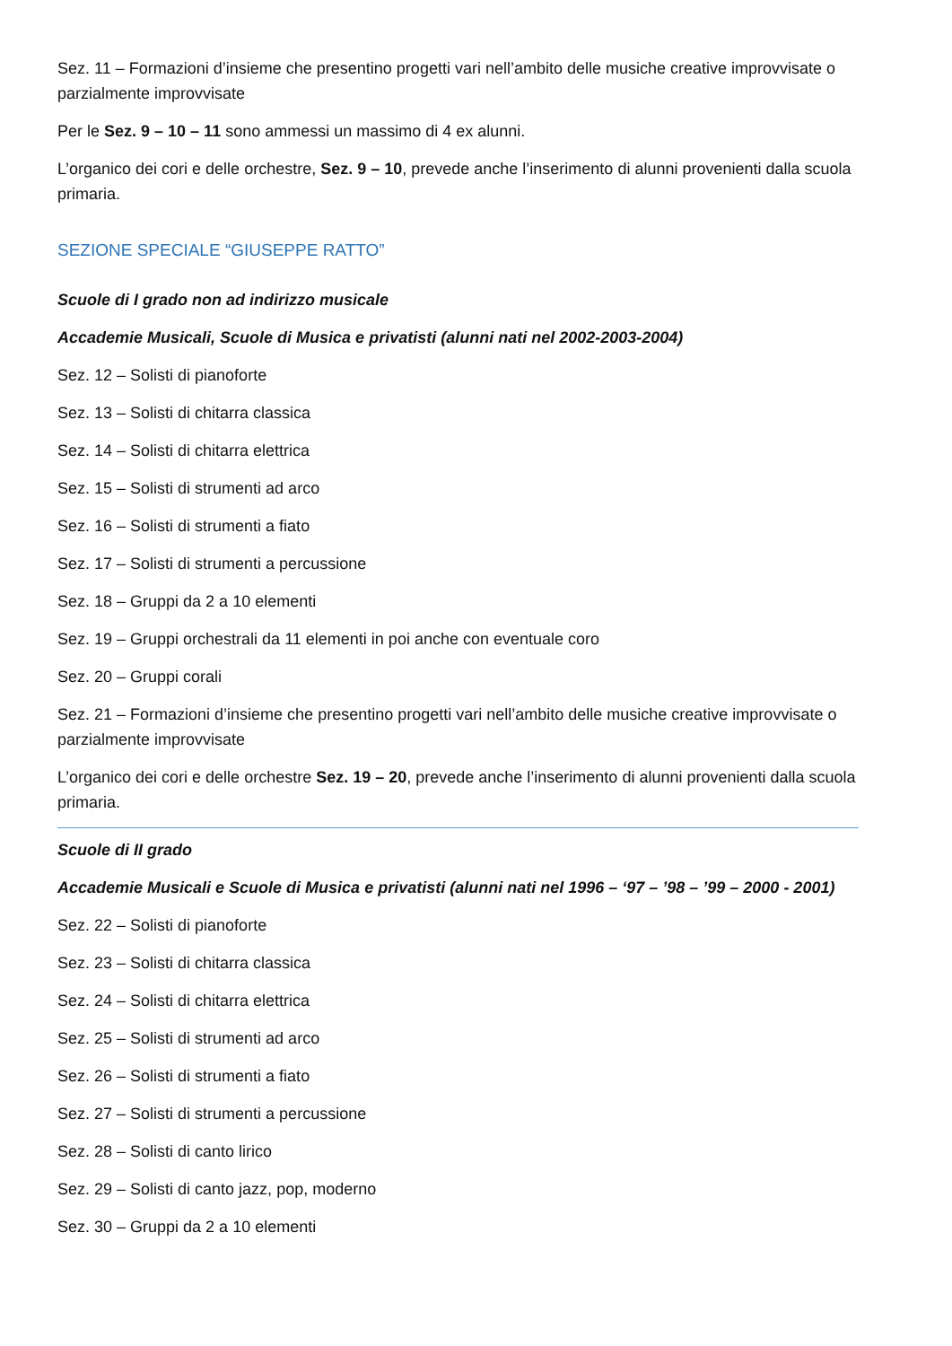Sez. 11 – Formazioni d’insieme che presentino progetti vari nell’ambito delle musiche creative improvvisate o parzialmente improvvisate
Per le Sez. 9 – 10 – 11 sono ammessi un massimo di 4 ex alunni.
L’organico dei cori e delle orchestre, Sez. 9 – 10, prevede anche l’inserimento di alunni provenienti dalla scuola primaria.
SEZIONE SPECIALE “GIUSEPPE RATTO”
Scuole di I grado non ad indirizzo musicale
Accademie Musicali, Scuole di Musica e privatisti (alunni nati nel 2002-2003-2004)
Sez. 12 – Solisti di pianoforte
Sez. 13 – Solisti di chitarra classica
Sez. 14 – Solisti di chitarra elettrica
Sez. 15 – Solisti di strumenti ad arco
Sez. 16 – Solisti di strumenti a fiato
Sez. 17 – Solisti di strumenti a percussione
Sez. 18 – Gruppi da 2 a 10 elementi
Sez. 19 – Gruppi orchestrali da 11 elementi in poi anche con eventuale coro
Sez. 20 – Gruppi corali
Sez. 21 – Formazioni d’insieme che presentino progetti vari nell’ambito delle musiche creative improvvisate o parzialmente improvvisate
L’organico dei cori e delle orchestre Sez. 19 – 20, prevede anche l’inserimento di alunni provenienti dalla scuola primaria.
Scuole di II grado
Accademie Musicali e Scuole di Musica e privatisti (alunni nati nel 1996 – ‘97 – ’98 – ’99 – 2000 - 2001)
Sez. 22 – Solisti di pianoforte
Sez. 23 – Solisti di chitarra classica
Sez. 24 – Solisti di chitarra elettrica
Sez. 25 – Solisti di strumenti ad arco
Sez. 26 – Solisti di strumenti a fiato
Sez. 27 – Solisti di strumenti a percussione
Sez. 28 – Solisti di canto lirico
Sez. 29 – Solisti di canto jazz, pop, moderno
Sez. 30 – Gruppi da 2 a 10 elementi